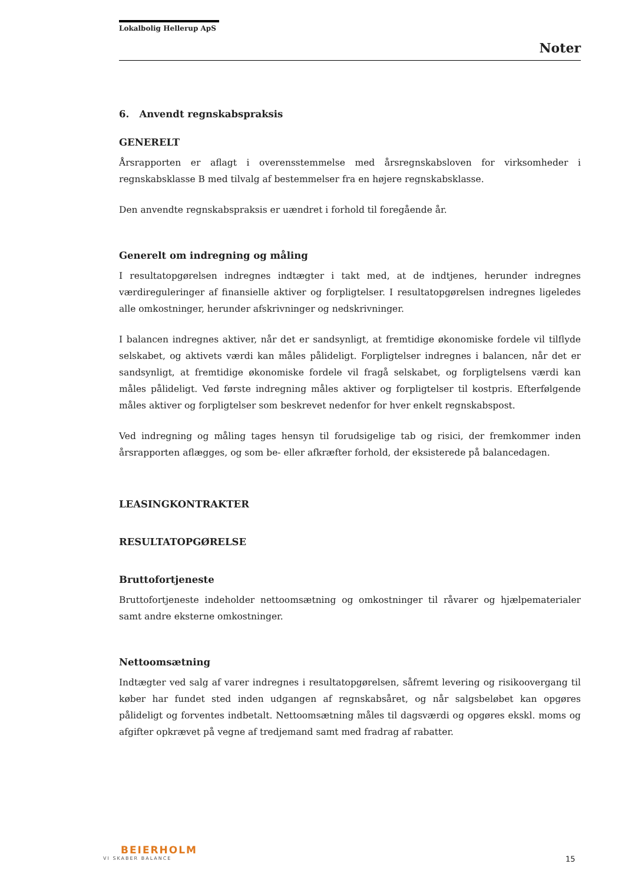Lokalbolig Hellerup ApS
Noter
6. Anvendt regnskabspraksis
GENERELT
Årsrapporten er aflagt i overensstemmelse med årsregnskabsloven for virksomheder i regnskabsklasse B med tilvalg af bestemmelser fra en højere regnskabsklasse.
Den anvendte regnskabspraksis er uændret i forhold til foregående år.
Generelt om indregning og måling
I resultatopgørelsen indregnes indtægter i takt med, at de indtjenes, herunder indregnes værdireguleringer af finansielle aktiver og forpligtelser. I resultatopgørelsen indregnes ligeledes alle omkostninger, herunder afskrivninger og nedskrivninger.
I balancen indregnes aktiver, når det er sandsynligt, at fremtidige økonomiske fordele vil tilflyde selskabet, og aktivets værdi kan måles pålideligt. Forpligtelser indregnes i balancen, når det er sandsynligt, at fremtidige økonomiske fordele vil fragå selskabet, og forpligtelsens værdi kan måles pålideligt. Ved første indregning måles aktiver og forpligtelser til kostpris. Efterfølgende måles aktiver og forpligtelser som beskrevet nedenfor for hver enkelt regnskabspost.
Ved indregning og måling tages hensyn til forudsigelige tab og risici, der fremkommer inden årsrapporten aflægges, og som be- eller afkræfter forhold, der eksisterede på balancedagen.
LEASINGKONTRAKTER
RESULTATOPGØRELSE
Bruttofortjeneste
Bruttofortjeneste indeholder nettoomsætning og omkostninger til råvarer og hjælpematerialer samt andre eksterne omkostninger.
Nettoomsætning
Indtægter ved salg af varer indregnes i resultatopgørelsen, såfremt levering og risikoovergang til køber har fundet sted inden udgangen af regnskabsåret, og når salgsbeløbet kan opgøres pålideligt og forventes indbetalt. Nettoomsætning måles til dagsværdi og opgøres ekskl. moms og afgifter opkrævet på vegne af tredjemand samt med fradrag af rabatter.
BEIERHOLM
VI SKABER BALANCE
15